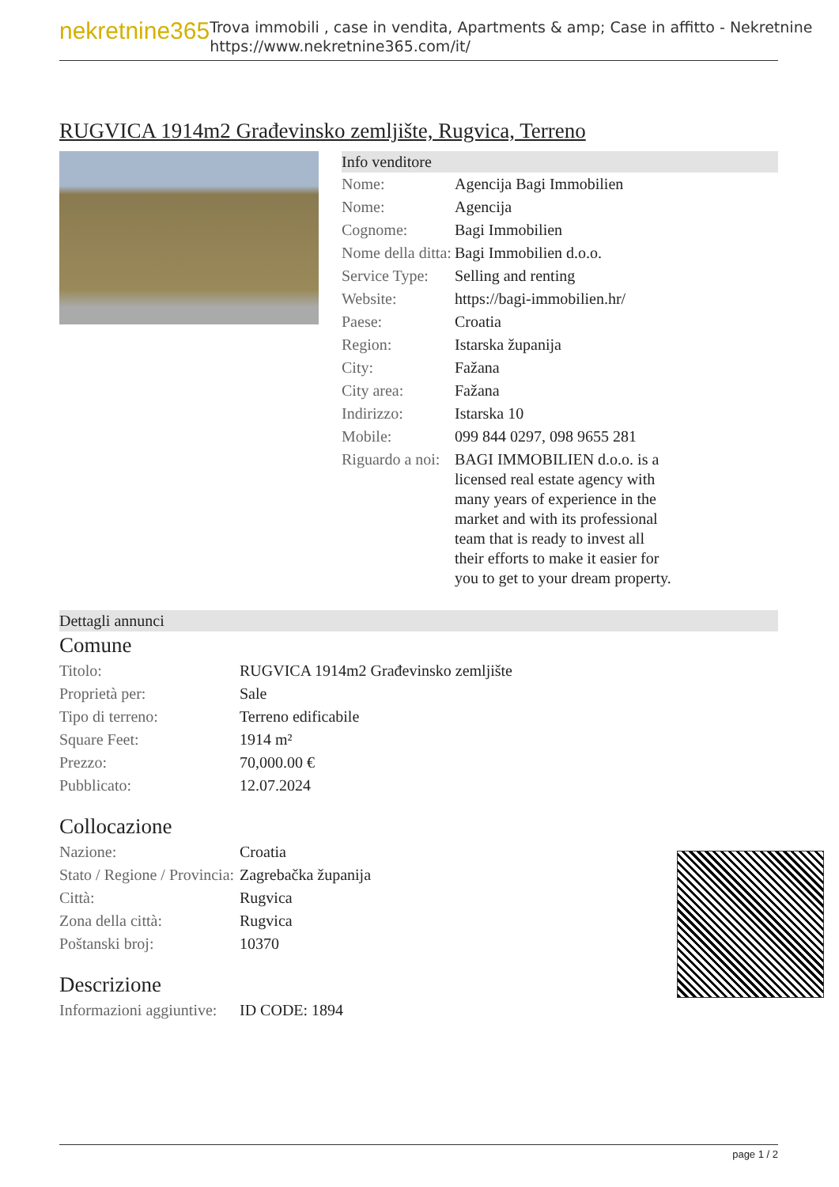nekretnine365
Trova immobili , case in vendita, Apartments & amp; Case in affitto - Nekretnine
https://www.nekretnine365.com/it/
RUGVICA 1914m2 Građevinsko zemljište, Rugvica, Terreno
Info venditore
| Nome: | Agencija Bagi Immobilien |
| Nome: | Agencija |
| Cognome: | Bagi Immobilien |
| Nome della ditta: | Bagi Immobilien d.o.o. |
| Service Type: | Selling and renting |
| Website: | https://bagi-immobilien.hr/ |
| Paese: | Croatia |
| Region: | Istarska županija |
| City: | Fažana |
| City area: | Fažana |
| Indirizzo: | Istarska 10 |
| Mobile: | 099 844 0297, 098 9655 281 |
| Riguardo a noi: | BAGI IMMOBILIEN d.o.o. is a licensed real estate agency with many years of experience in the market and with its professional team that is ready to invest all their efforts to make it easier for you to get to your dream property. |
Dettagli annunci
Comune
| Titolo: | RUGVICA 1914m2 Građevinsko zemljište |
| Proprietà per: | Sale |
| Tipo di terreno: | Terreno edificabile |
| Square Feet: | 1914 m² |
| Prezzo: | 70,000.00 € |
| Pubblicato: | 12.07.2024 |
Collocazione
| Nazione: | Croatia |
| Stato / Regione / Provincia: | Zagrebačka županija |
| Città: | Rugvica |
| Zona della città: | Rugvica |
| Poštanski broj: | 10370 |
Descrizione
| Informazioni aggiuntive: | ID CODE: 1894 |
page 1 / 2